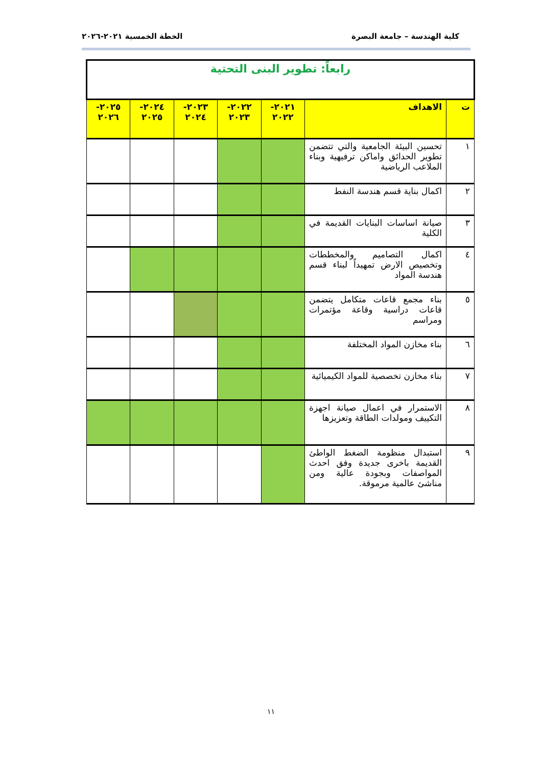كلية الهندسة – جامعة البصرة الخطة الخمسية ٢٠٢١-٢٠٢٦
| رابعاً: تطوير البنى التحتية | | | | | | |
| ت | الاهداف | ٢٠٢١- ٢٠٢٢ | ٢٠٢٢- ٢٠٢٣ | ٢٠٢٣- ٢٠٢٤ | ٢٠٢٤- ٢٠٢٥ | ٢٠٢٥- ٢٠٢٦ |
| ١ | تحسين البيئة الجامعية والتي تتضمن تطوير الحدائق واماكن ترفيهية وبناء الملاعب الرياضية | | | | | |
| ٢ | اكمال بناية قسم هندسة النفط | | | | | |
| ٣ | صيانة اساسات البنايات القديمة في الكلية | | | | | |
| ٤ | اكمال التصاميم والمخططات وتخصيص الارض تمهيداً لبناء قسم هندسة المواد | | | | | |
| ٥ | بناء مجمع قاعات متكامل يتضمن قاعات دراسية وقاعة مؤتمرات ومراسم | | | | | |
| ٦ | بناء مخازن المواد المختلفة | | | | | |
| ٧ | بناء مخازن تخصصية للمواد الكيميائية | | | | | |
| ٨ | الاستمرار في اعمال صيانة اجهزة التكييف ومولدات الطاقة وتعزيزها | | | | | |
| ٩ | استبدال منظومة الضغط الواطئ القديمة باخرى جديدة وفق احدث المواصفات وبجودة عالية ومن مناشئ عالمية مرموقة. | | | | | |
١١